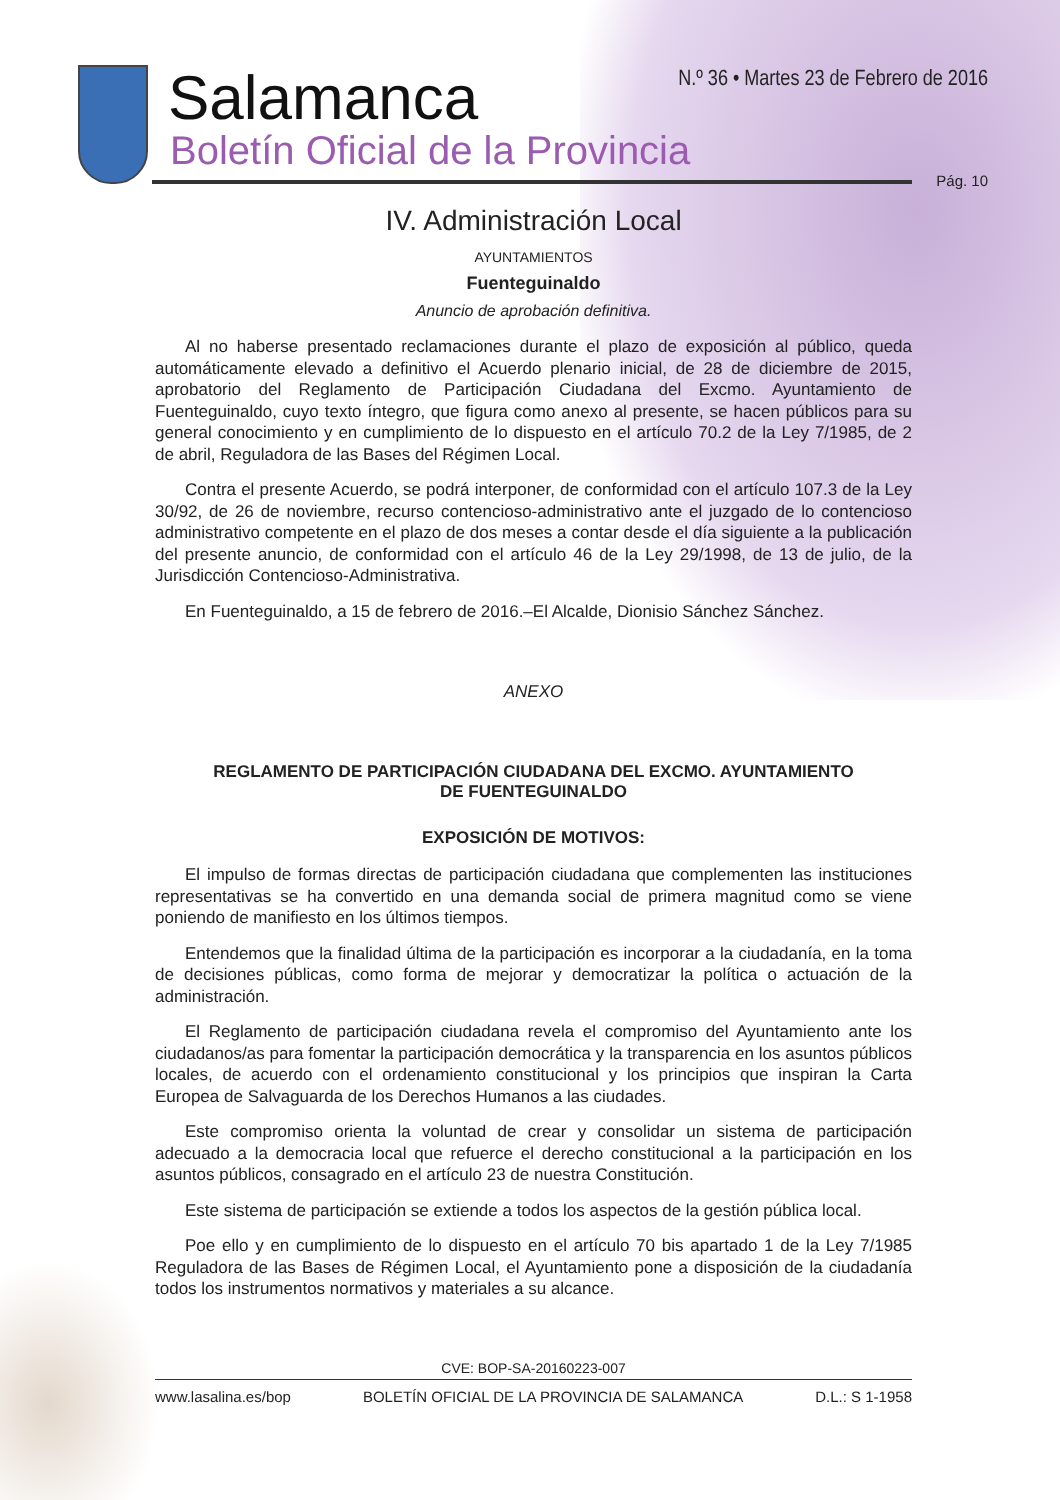Salamanca
Boletín Oficial de la Provincia
N.º 36 • Martes 23 de Febrero de 2016
Pág. 10
IV. Administración Local
AYUNTAMIENTOS
Fuenteguinaldo
Anuncio de aprobación definitiva.
Al no haberse presentado reclamaciones durante el plazo de exposición al público, queda automáticamente elevado a definitivo el Acuerdo plenario inicial, de 28 de diciembre de 2015, aprobatorio del Reglamento de Participación Ciudadana del Excmo. Ayuntamiento de Fuenteguinaldo, cuyo texto íntegro, que figura como anexo al presente, se hacen públicos para su general conocimiento y en cumplimiento de lo dispuesto en el artículo 70.2 de la Ley 7/1985, de 2 de abril, Reguladora de las Bases del Régimen Local.
Contra el presente Acuerdo, se podrá interponer, de conformidad con el artículo 107.3 de la Ley 30/92, de 26 de noviembre, recurso contencioso-administrativo ante el juzgado de lo contencioso administrativo competente en el plazo de dos meses a contar desde el día siguiente a la publicación del presente anuncio, de conformidad con el artículo 46 de la Ley 29/1998, de 13 de julio, de la Jurisdicción Contencioso-Administrativa.
En Fuenteguinaldo, a 15 de febrero de 2016.–El Alcalde, Dionisio Sánchez Sánchez.
ANEXO
REGLAMENTO DE PARTICIPACIÓN CIUDADANA DEL EXCMO. AYUNTAMIENTO
DE FUENTEGUINALDO
EXPOSICIÓN DE MOTIVOS:
El impulso de formas directas de participación ciudadana que complementen las instituciones representativas se ha convertido en una demanda social de primera magnitud como se viene poniendo de manifiesto en los últimos tiempos.
Entendemos que la finalidad última de la participación es incorporar a la ciudadanía, en la toma de decisiones públicas, como forma de mejorar y democratizar la política o actuación de la administración.
El Reglamento de participación ciudadana revela el compromiso del Ayuntamiento ante los ciudadanos/as para fomentar la participación democrática y la transparencia en los asuntos públicos locales, de acuerdo con el ordenamiento constitucional y los principios que inspiran la Carta Europea de Salvaguarda de los Derechos Humanos a las ciudades.
Este compromiso orienta la voluntad de crear y consolidar un sistema de participación adecuado a la democracia local que refuerce el derecho constitucional a la participación en los asuntos públicos, consagrado en el artículo 23 de nuestra Constitución.
Este sistema de participación se extiende a todos los aspectos de la gestión pública local.
Poe ello y en cumplimiento de lo dispuesto en el artículo 70 bis apartado 1 de la Ley 7/1985 Reguladora de las Bases de Régimen Local, el Ayuntamiento pone a disposición de la ciudadanía todos los instrumentos normativos y materiales a su alcance.
CVE: BOP-SA-20160223-007
www.lasalina.es/bop BOLETÍN OFICIAL DE LA PROVINCIA DE SALAMANCA D.L.: S 1-1958